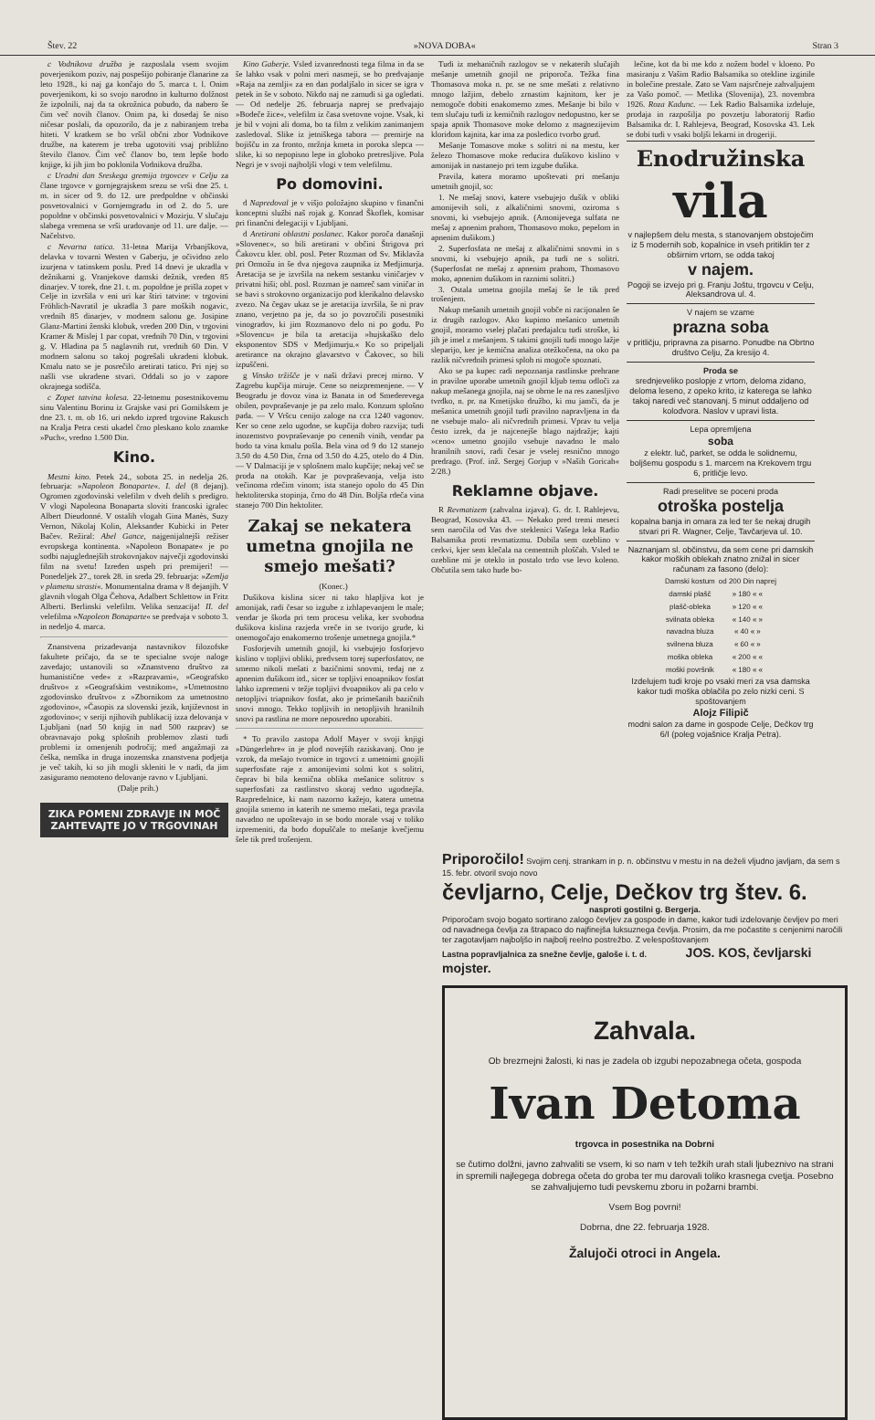Štev. 22 »NOVA DOBA« Stran 3
c Vodnikova družba je razposlala vsem svojim poverjenikom poziv, naj pospešijo pobiranje članarine za leto 1928., ki naj ga končajo do 5. marca t. l. Onim poverjenikom, ki so svojo narodno in kulturno dolžnost že izpolnili, naj da ta okrožnica pobudo, da nabero še čim več novih članov. Onim pa, ki dosedaj še niso ničesar poslali, da opozorilo, da je z nabiranjem treba hiteti. V kratkem se bo vršil občni zbor Vodnikove družbe, na katerem je treba ugotoviti vsaj približno število članov. Čim več članov bo, tem lepše bodo knjige, ki jih jim bo poklonila Vodnikova družba.
c Uradni dan Sreskega gremija trgovcev v Celju za člane trgovce v gornjegrajskem srezu se vrši dne 25. t. m. in sicer od 9. do 12. ure predpoldne v občinski posvetovalnici v Gornjemgradu in od 2. do 5. ure popoldne v občinski posvetovalnici v Mozirju. V slučaju slabega vremena se vrši uradovanje od 11. ure dalje. — Načelstvo.
c Nevarna tatica. 31-letna Marija Vrbanjškova, delavka v tovarni Westen v Gaberju, je očividno zelo izurjena v tatinskem poslu. Pred 14 dnevi je ukradla v dežnikarni g. Vranjekove damski dežnik, vreden 85 dinarjev. V torek, dne 21. t. m. popoldne je prišla zopet v Celje in izvršila v eni uri kar štiri tatvine: v trgovini Fröhlich-Navratil je ukradla 3 pare moških nogavic, vrednih 85 dinarjev, v modnem salonu ge. Josipine Glanz-Martini ženski klobuk, vreden 200 Din, v trgovini Kramer & Mislej 1 par copat, vrednih 70 Din, v trgovini g. V. Hladina pa 5 naglavnih rut, vrednih 60 Din. V modnem salonu so takoj pogrešali ukradeni klobuk. Kmalu nato se je posrečilo aretirati tatico. Pri njej so našli vse ukradene stvari. Oddali so jo v zapore okrajnega sodišča.
c Zopet tatvina kolesa. 22-letnemu posestnikovemu sinu Valentinu Borinu iz Grajske vasi pri Gomilskem je dne 23. t. m. ob 16. uri nekdo izpred trgovine Rakusch na Kralja Petra cesti ukadel črno pleskano kolo znamke »Puch«, vredno 1.500 Din.
Kino.
Mestni kino. Petek 24., sobota 25. in nedelja 26. februarja: »Napoleon Bonaparte«. I. del (8 dejanj). Ogromen zgodovinski velefilm v dveh delih s predigro. V vlogi Napoleona Bonaparta sloviti francoski igralec Albert Dieudonné. V ostalih vlogah Gina Manès, Suzy Vernon, Nikolaj Kolin, Aleksander Kubicki in Peter Bačev. Režiral: Abel Gance, najgenijalnejši režiser evropskega kontinenta. »Napoleon Bonapate« je po sodbi najuglednejših strokovnjakov največji zgodovinski film na svetu! Izreden uspeh pri premijeri! — Ponedeljek 27., torek 28. in sreda 29. februarja: »Zemlja v plamenu strasti«. Monumentalna drama v 8 dejanjih. V glavnih vlogah Olga Čehova, Adalbert Schlettow in Fritz Alberti. Berlinski velefilm. Velika senzacija! II. del velefilma »Napoleon Bonaparte« se predvaja v soboto 3. in nedeljo 4. marca.
Znanstvena prizadevanja nastavnikov filozofske fakultete pričajo, da se te specialne svoje naloge zavedajo; ustanovili so »Znanstveno društvo za humanistične vede« z »Razpravami«, »Geografsko društvo« z »Geografskim vestnikom«, »Umetnostno zgodovinsko društvo« z »Zbornikom za umetnostno zgodovino«, »Časopis za slovenski jezik, književnost in zgodovino«; v seriji njihovih publikacij izza delovanja v Ljubljani (nad 50 knjig in nad 500 razprav) se obravnavajo pokg splošnih problemov zlasti tudi problemi iz omenjenih področij; med angažmaji za češka, nemška in druga inozemska znanstvena podjetja je več takih, ki so jih mogli skleniti le v nadi, da jim zasiguramo nemoteno delovanje ravno v Ljubljani.
(Dalje prih.)
ZIKA POMENI ZDRAVJE IN MOČ ZAHTEVAJTE JO V TRGOVINAH
Kino Gaberje. Vsled izvanrednosti tega filma in da se še lahko vsak v polni meri nasmeji, se bo predvajanje »Raja na zemlji« za en dan podaljšalo in sicer se igra v petek in še v soboto. Nikdo naj ne zamudi si ga ogledati. — Od nedelje 26. februarja naprej se predvajajo »Bodeče žice«, velefilm iz časa svetovne vojne. Vsak, ki je bil v vojni ali doma, bo ta film z velikim zanimanjem zasledoval. Slike iz jetniškega tabora — premirje na bojišču in za fronto, mržnja kmeta in poroka slepca — slike, ki so nepopisno lepe in globoko pretresljive. Pola Negri je v svoji najboljši vlogi v tem velefilmu.
Po domovini.
d Napredoval je v višjo položajno skupino v finančni konceptni službi naš rojak g. Konrad Škoflek, komisar pri finančni delegaciji v Ljubljani.
d Aretirani oblastni poslanec. Kakor poroča današnji »Slovenec«, so bili aretirani v občini Štrigova pri Čakovcu kler. obl. posl. Peter Rozman od Sv. Miklavža pri Ormožu in še dva njegova zaupnika iz Medjimurja. Aretacija se je izvršila na nekem sestanku viničarjev v privatni hiši; obl. posl. Rozman je namreč sam viničar in se bavi s strokovno organizacijo pod klerikalno delavsko zvezo. Na čegav ukaz se je aretacija izvršila, še ni prav znano, verjetno pa je, da so jo povzročili posestniki vinogradov, ki jim Rozmanovo delo ni po godu. Po »Slovencu« je bila ta aretacija »hujskaško delo eksponentov SDS v Medjimurju.« Ko so pripeljali aretirance na okrajno glavarstvo v Čakovec, so bili izpuščeni.
g Vinsko tržišče je v naši državi precej mirno. V Zagrebu kupčija miruje. Cene so neizpremenjene. — V Beogradu je dovoz vina iz Banata in od Smederevega obilen, povpraševanje je pa zelo malo. Konzum splošno pada. — V Vršcu cenijo zaloge na cca 1240 vagonov. Ker so cene zelo ugodne, se kupčija dobro razvija; tudi inozemstvo povpraševanje po cenenih vinih, vendar pa bodo ta vina kmalu pošla. Bela vina od 9 do 12 stanejo 3.50 do 4.50 Din, črna od 3.50 do 4.25, otelo do 4 Din. — V Dalmaciji je v splošnem malo kupčije; nekaj več se proda na otokih. Kar je povpraševanja, velja isto večinoma rdečim vinom; ista stanejo opolo do 45 Din hektoliterska stopinja, črno do 48 Din. Boljša rdeča vina stanejo 700 Din hektoliter.
Zakaj se nekatera umetna gnojila ne smejo mešati?
(Konec.)
Dušikova kislina sicer ni tako hlapljiva kot je amonijak, radi česar so izgube z izhlapevanjem le male; vendar je škoda pri tem procesu velika, ker svobodna dušikova kislina razjeda vreče in se tvorijo grude, ki onemogočajo enakomerno trošenje umetnega gnojila.*
Fosforjevih umetnih gnojil, ki vsebujejo fosforjevo kislino v topljivi obliki, predvsem torej superfosfatov, ne smemo nikoli mešati z bazičnimi snovmi, tedaj ne z apnenim dušikom itd., sicer se topljivi enoapnikov fosfat lahko izpremeni v težje topljivi dvoapnikov ali pa celo v netopljivi triapnikov fosfat, ako je primešanih bazičnih snovi mnogo. Tekko topljivih in netopljivih hranilnih snovi pa rastlina ne more neposredno uporabiti.
* To pravilo zastopa Adolf Mayer v svoji knjigi »Düngerlehre« in je plod novejših raziskavanj. Ono je vzrok, da mešajo tvornice in trgovci z umetnimi gnojili superfosfate raje z amonijevimi solmi kot s solitri, čeprav bi bila kemična oblika mešanice solitrov s superfosfati za rastlinstvo skoraj vedno ugodnejša. Razpredelnice, ki nam nazorno kažejo, katera umetna gnojila smemo in katerih ne smemo mešati, tega pravila navadno ne upoštevajo in se bodo morale vsaj v toliko izpremeniti, da bodo dopuščale to mešanje kvečjemu šele tik pred trošenjem.
Tudi iz mehaničnih razlogov se v nekaterih slučajih mešanje umetnih gnojil ne priporoča. Težka fina Thomasova moka n. pr. se ne sme mešati z relativno mnogo lažjim, debelo zrnastim kajnitom, ker je nemogoče dobiti enakomerno zmes. Mešanje bi bilo v tem slučaju tudi iz kemičnih razlogov nedopustno, ker se spaja apnik Thomasove moke delomo z magnezijevim kloridom kajnita, kar ima za posledico tvorbo grud.
Mešanje Tomasove moke s solitri ni na mestu, ker železo Thomasove moke reducira dušikovo kislino v amonijak in nastanejo pri tem izgube dušika.
Pravila, katera moramo upoštevati pri mešanju umetnih gnojil, so:
1. Ne mešaj snovi, katere vsebujejo dušik v obliki amonijevih soli, z alkaličnimi snovmi, oziroma s snovmi, ki vsebujejo apnik. (Amonijevega sulfata ne mešaj z apnenim prahom, Thomasovo moko, pepelom in apnenim dušikom.)
2. Superfosfata ne mešaj z alkaličnimi snovmi in s snovmi, ki vsebujejo apnik, pa tudi ne s solitri. (Superfosfat ne mešaj z apnenim prahom, Thomasovo moko, apnenim dušikom in raznimi solitri.)
3. Ostala umetna gnojila mešaj še le tik pred trošenjem.
Nakup mešanih umetnih gnojil vobče ni racijonalen še iz drugih razlogov. Ako kupimo mešanico umetnih gnojil, moramo vselej plačati predajalcu tudi stroške, ki jih je imel z mešanjem. S takimi gnojili tudi mnogo lažje sleparijo, ker je kemična analiza otežkočena, na oko pa razlik ničvrednih primesi sploh ni mogoče spoznati.
Ako se pa kupec radi nepoznanja rastlinske prehrane in pravilne uporabe umetnih gnojil kljub temu odloči za nakup mešanega gnojila, naj se obrne le na res zanesljivo tvrdko, n. pr. na Kmetijsko družbo, ki mu jamči, da je mešanica umetnih gnojil tudi pravilno napravljena in da ne vsebuje malo- ali ničvrednih primesi. Vprav tu velja često izrek, da je najcenejše blago najdražje; kajti »ceno« umetno gnojilo vsebuje navadno le malo hranilnih snovi, radi česar je vselej resnično mnogo predrago. (Prof. inž. Sergej Gorjup v »Naših Goricah« 2/28.)
Reklamne objave.
R Revmatizem (zahvalna izjava). G. dr. I. Rahlejevu, Beograd, Kosovska 43. — Nekako pred tremi meseci sem naročila od Vas dve steklenici Vašega leka Radio Balsamika proti revmatizmu. Dobila sem ozeblino v cerkvi, kjer sem klečala na cementnih ploščah. Vsled te ozebline mi je oteklo in postalo trdo vse levo koleno. Občutila sem tako hude bo-
lečine, kot da bi me kdo z nožem bodel v kloeno. Po masiranju z Vašim Radio Balsamika so otekline izginile in bolečine prestale. Zato se Vam najsrčneje zahvaljujem za Vašo pomoč. — Metlika (Slovenija), 23. novembra 1926. Roza Kadunc. — Lek Radio Balsamika izdeluje, prodaja in razpošilja po povzetju laboratorij Radio Balsamika dr. I. Rahlejeva, Beograd, Kosovska 43. Lek se dobi tudi v vsaki boljši lekarni in drogeriji.
Enodružinska
vila
v najlepšem delu mesta, s stanovanjem obstoječim iz 5 modernih sob, kopalnice in vseh pritiklin ter z obširnim vrtom, se odda takoj
v najem.
Pogoji se izvejo pri g. Franju Joštu, trgovcu v Celju, Aleksandrova ul. 4.
V najem se vzame
prazna soba
v pritličju, pripravna za pisarno. Ponudbe na Obrtno društvo Celju, Za kresijo 4.
Proda se
srednjeveliko poslopje z vrtom, deloma zidano, deloma leseno, z opeko krito, iz katerega se lahko takoj naredi več stanovanj. 5 minut oddaljeno od kolodvora. Naslov v upravi lista.
Lepa opremljena
soba
z elektr. luč, parket, se odda le solidnemu, boljšemu gospodu s 1. marcem na Krekovem trgu 6, pritličje levo.
Radi preselitve se poceni proda
otroška postelja
kopalna banja in omara za led ter še nekaj drugih stvari pri R. Wagner, Celje, Tavčarjeva ul. 10.
Naznanjam sl. občinstvu, da sem cene pri damskih kakor moških oblekah znatno znižal in sicer računam za fasono (delo):
| Damski kostum | od 200 Din naprej |
| damski plašč | » 180 « « |
| plašč-obleka | » 120 « « |
| svilnata obleka | « 140 « » |
| navadna bluza | « 40 « » |
| svilnena bluza | « 60 « » |
| moška obleka | « 200 « « |
| moški površnik | « 180 « « |
Izdelujem tudi kroje po vsaki meri za vsa damska kakor tudi moška oblačila po zelo nizki ceni. S spoštovanjem
Alojz Filipič
modni salon za dame in gospode Celje, Dečkov trg 6/I (poleg vojašnice Kralja Petra).
Priporočilo! Svojim cenj. strankam in p. n. občinstvu v mestu in na deželi vljudno javljam, da sem s 15. febr. otvoril svojo novo
čevljarno, Celje, Dečkov trg štev. 6.
nasproti gostilni g. Bergerja.
Priporočam svojo bogato sortirano zalogo čevljev za gospode in dame, kakor tudi izdelovanje čevljev po meri od navadnega čevlja za štrapaco do najfinejša luksuznega čevlja. Prosim, da me počastite s cenjenimi naročili ter zagotavljam najboljšo in najbolj reelno postrežbo. Z velespoštovanjem
Lastna popravljalnica za snežne čevlje, galoše i. t. d. JOS. KOS, čevljarski mojster.
Zahvala.
Ob brezmejni žalosti, ki nas je zadela ob izgubi nepozabnega očeta, gospoda
Ivan Detoma
trgovca in posestnika na Dobrni
se čutimo dolžni, javno zahvaliti se vsem, ki so nam v teh težkih urah stali ljubeznivo na strani in spremili najlegega dobrega očeta do groba ter mu darovali toliko krasnega cvetja. Posebno se zahvaljujemo tudi pevskemu zboru in požarni brambi.
Vsem Bog povrni!
Dobrna, dne 22. februarja 1928.
Žalujoči otroci in Angela.